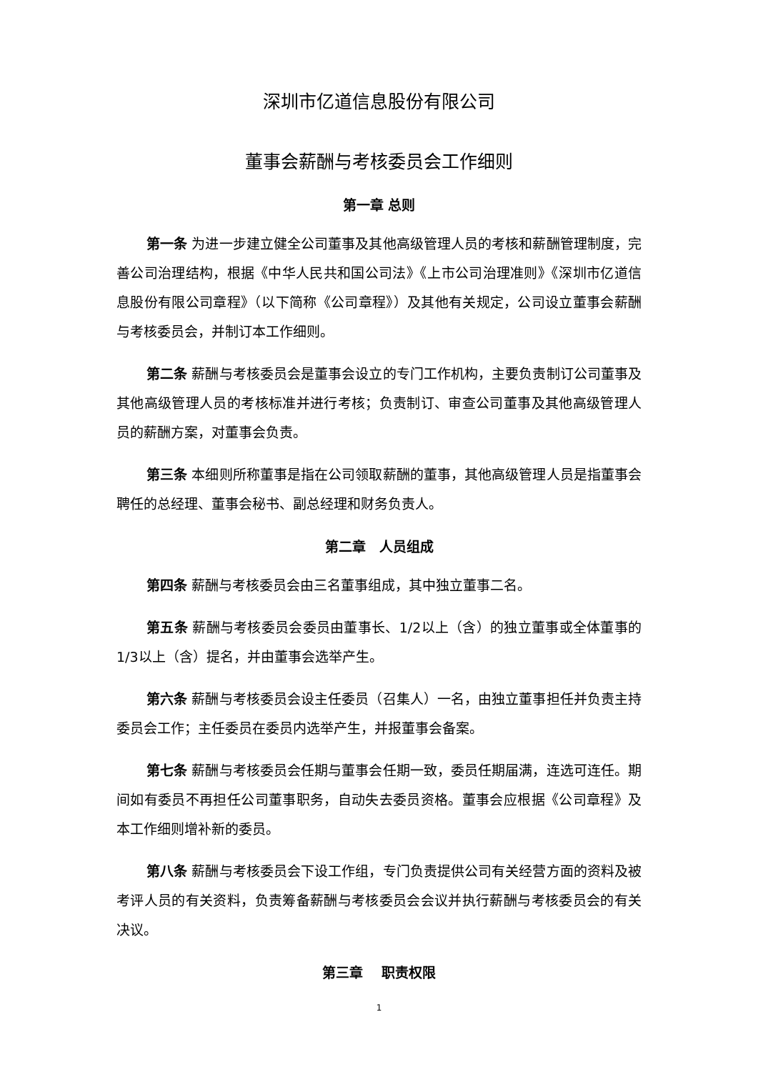深圳市亿道信息股份有限公司
董事会薪酬与考核委员会工作细则
第一章 总则
第一条 为进一步建立健全公司董事及其他高级管理人员的考核和薪酬管理制度，完善公司治理结构，根据《中华人民共和国公司法》《上市公司治理准则》《深圳市亿道信息股份有限公司章程》（以下简称《公司章程》）及其他有关规定，公司设立董事会薪酬与考核委员会，并制订本工作细则。
第二条 薪酬与考核委员会是董事会设立的专门工作机构，主要负责制订公司董事及其他高级管理人员的考核标准并进行考核；负责制订、审查公司董事及其他高级管理人员的薪酬方案，对董事会负责。
第三条 本细则所称董事是指在公司领取薪酬的董事，其他高级管理人员是指董事会聘任的总经理、董事会秘书、副总经理和财务负责人。
第二章　人员组成
第四条 薪酬与考核委员会由三名董事组成，其中独立董事二名。
第五条 薪酬与考核委员会委员由董事长、1/2以上（含）的独立董事或全体董事的1/3以上（含）提名，并由董事会选举产生。
第六条 薪酬与考核委员会设主任委员（召集人）一名，由独立董事担任并负责主持委员会工作；主任委员在委员内选举产生，并报董事会备案。
第七条 薪酬与考核委员会任期与董事会任期一致，委员任期届满，连选可连任。期间如有委员不再担任公司董事职务，自动失去委员资格。董事会应根据《公司章程》及本工作细则增补新的委员。
第八条 薪酬与考核委员会下设工作组，专门负责提供公司有关经营方面的资料及被考评人员的有关资料，负责筹备薪酬与考核委员会会议并执行薪酬与考核委员会的有关决议。
第三章　 职责权限
1